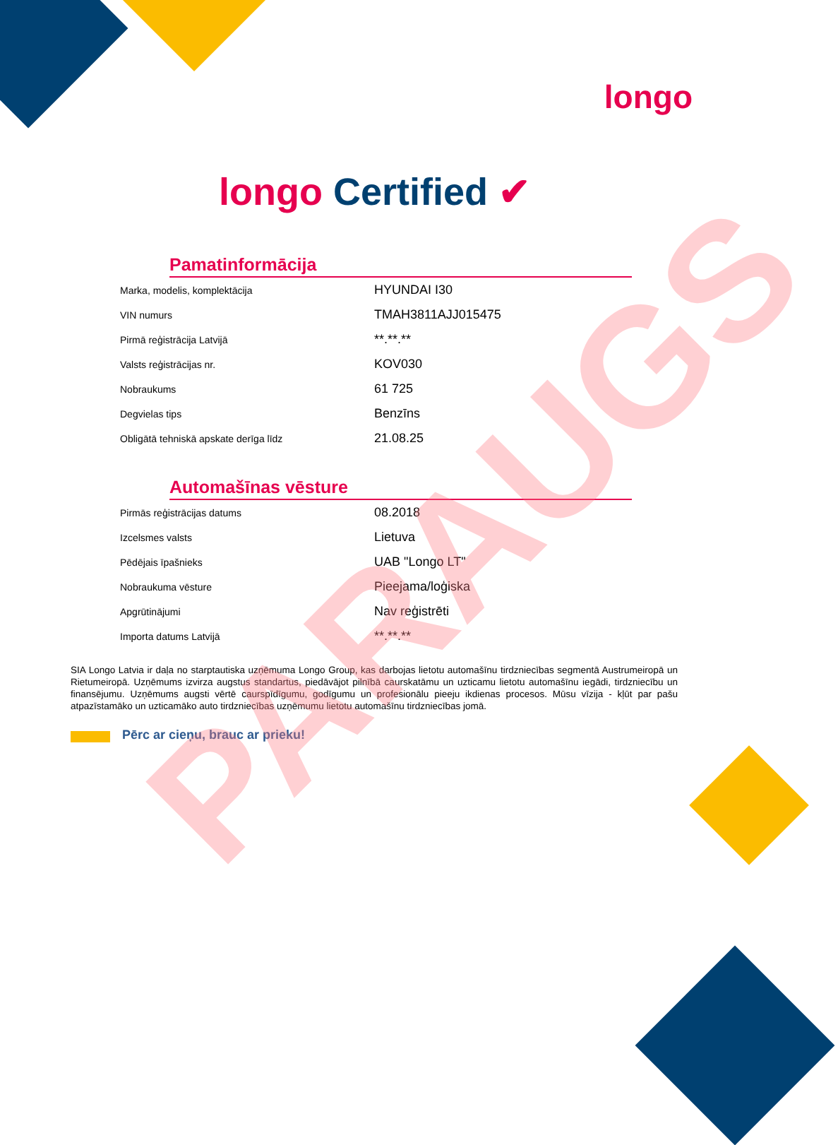longo
longo Certified ✔
Pamatinformācija
| Marka, modelis, komplektācija | HYUNDAI I30 |
| VIN numurs | TMAH3811AJJ015475 |
| Pirmā reģistrācija Latvijā | **.**.** |
| Valsts reģistrācijas nr. | KOV030 |
| Nobraukums | 61 725 |
| Degvielas tips | Benzīns |
| Obligātā tehniskā apskate derīga līdz | 21.08.25 |
Automašīnas vēsture
| Pirmās reģistrācijas datums | 08.2018 |
| Izcelsmes valsts | Lietuva |
| Pēdējais īpašnieks | UAB "Longo LT" |
| Nobraukuma vēsture | Pieejama/loģiska |
| Apgrūtinājumi | Nav reģistrēti |
| Importa datums Latvijā | **.**.** |
SIA Longo Latvia ir daļa no starptautiska uzņēmuma Longo Group, kas darbojas lietotu automašīnu tirdzniecības segmentā Austrumeiropā un Rietumeiropā. Uzņēmums izvirza augstus standartus, piedāvājot pilnībā caurskatāmu un uzticamu lietotu automašīnu iegādi, tirdzniecību un finansējumu. Uzņēmums augsti vērtē caurspīdīgumu, godīgumu un profesionālu pieeju ikdienas procesos. Mūsu vīzija - kļūt par pašu atpazīstamāko un uzticamāko auto tirdzniecības uzņēmumu lietotu automašīnu tirdzniecības jomā.
Pērc ar cieņu, brauc ar prieku!
PARAUGS